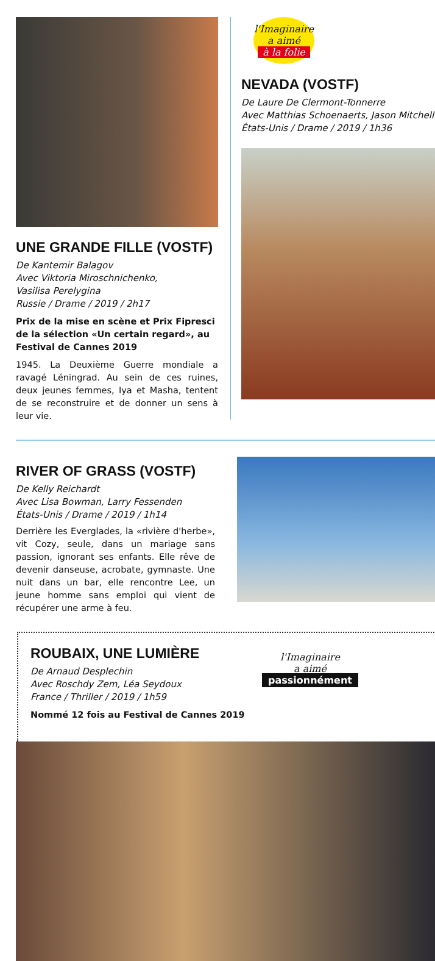UNE GRANDE FILLE (VOSTF)
De Kantemir Balagov
Avec Viktoria Miroschnichenko,
Vasilisa Perelygina
Russie / Drame / 2019 / 2h17
Prix de la mise en scène et Prix Fipresci de la sélection «Un certain regard», au Festival de Cannes 2019
1945. La Deuxième Guerre mondiale a ravagé Léningrad. Au sein de ces ruines, deux jeunes femmes, Iya et Masha, tentent de se reconstruire et de donner un sens à leur vie.
l'Imaginaire
a aimé
à la folie
NEVADA (VOSTF)
De Laure De Clermont-Tonnerre
Avec Matthias Schoenaerts, Jason Mitchell
États-Unis / Drame / 2019 / 1h36
RIVER OF GRASS (VOSTF)
De Kelly Reichardt
Avec Lisa Bowman, Larry Fessenden
États-Unis / Drame / 2019 / 1h14
Derrière les Everglades, la «rivière d'herbe», vit Cozy, seule, dans un mariage sans passion, ignorant ses enfants. Elle rêve de devenir danseuse, acrobate, gymnaste. Une nuit dans un bar, elle rencontre Lee, un jeune homme sans emploi qui vient de récupérer une arme à feu.
ROUBAIX, UNE LUMIÈRE
De Arnaud Desplechin
Avec Roschdy Zem, Léa Seydoux
France / Thriller / 2019 / 1h59
Nommé 12 fois au Festival de Cannes 2019
l'Imaginaire
a aimé
passionnément